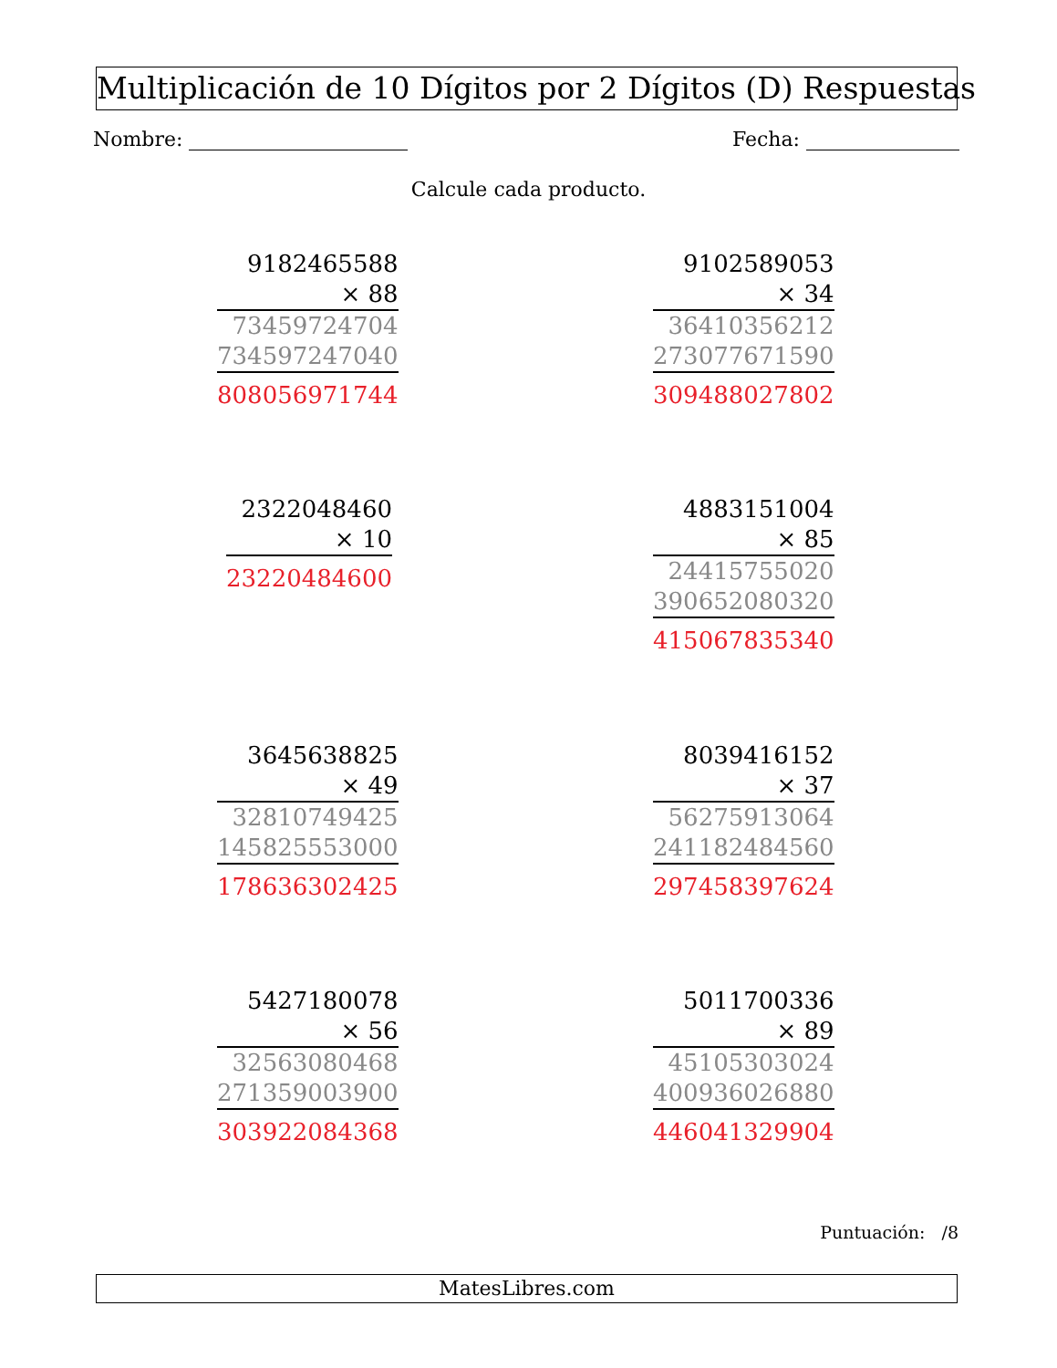Multiplicación de 10 Dígitos por 2 Dígitos (D) Respuestas
Nombre: Fecha:
Calcule cada producto.
| 9182465588 |
| × 88 |
| 73459724704 |
| 734597247040 |
| 808056971744 |
| 9102589053 |
| × 34 |
| 36410356212 |
| 273077671590 |
| 309488027802 |
| 2322048460 |
| × 10 |
| 23220484600 |
| 4883151004 |
| × 85 |
| 24415755020 |
| 390652080320 |
| 415067835340 |
| 3645638825 |
| × 49 |
| 32810749425 |
| 145825553000 |
| 178636302425 |
| 8039416152 |
| × 37 |
| 56275913064 |
| 241182484560 |
| 297458397624 |
| 5427180078 |
| × 56 |
| 32563080468 |
| 271359003900 |
| 303922084368 |
| 5011700336 |
| × 89 |
| 45105303024 |
| 400936026880 |
| 446041329904 |
Puntuación: /8
MatesLibres.com